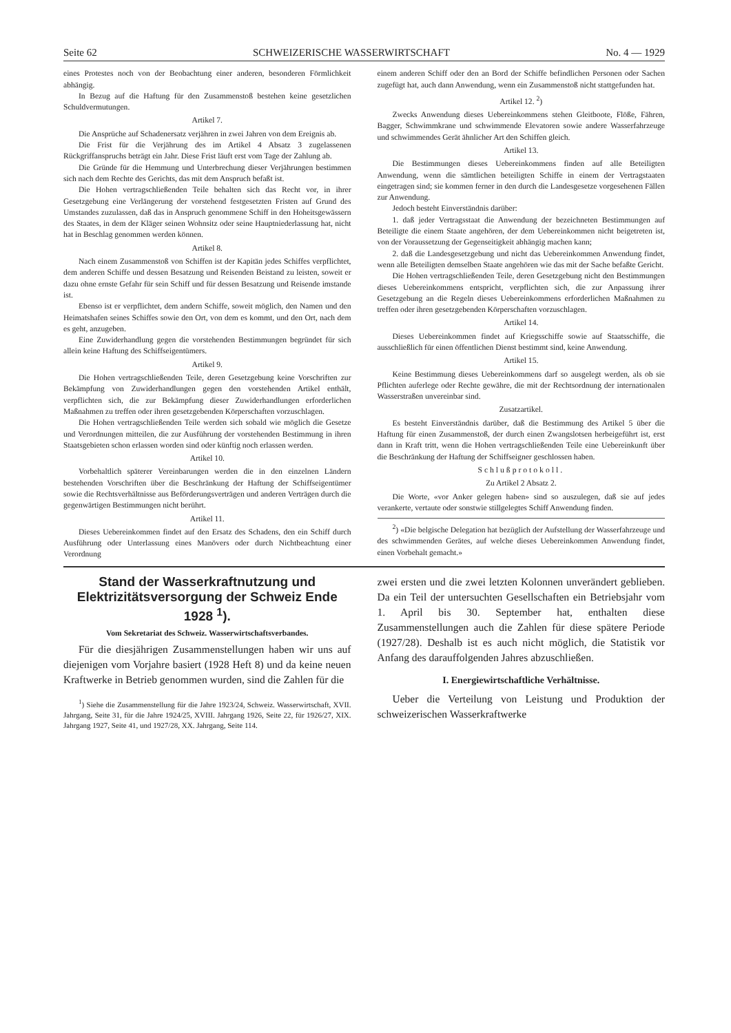Seite 62 SCHWEIZERISCHE WASSERWIRTSCHAFT No. 4 — 1929
eines Protestes noch von der Beobachtung einer anderen, besonderen Förmlichkeit abhängig.
In Bezug auf die Haftung für den Zusammenstoß bestehen keine gesetzlichen Schuldvermutungen.
Artikel 7.
Die Ansprüche auf Schadenersatz verjähren in zwei Jahren von dem Ereignis ab.
Die Frist für die Verjährung des im Artikel 4 Absatz 3 zugelassenen Rückgriffanspruchs beträgt ein Jahr. Diese Frist läuft erst vom Tage der Zahlung ab.
Die Gründe für die Hemmung und Unterbrechung dieser Verjährungen bestimmen sich nach dem Rechte des Gerichts, das mit dem Anspruch befaßt ist.
Die Hohen vertragschließenden Teile behalten sich das Recht vor, in ihrer Gesetzgebung eine Verlängerung der vorstehend festgesetzten Fristen auf Grund des Umstandes zuzulassen, daß das in Anspruch genommene Schiff in den Hoheitsgewässern des Staates, in dem der Kläger seinen Wohnsitz oder seine Hauptniederlassung hat, nicht hat in Beschlag genommen werden können.
Artikel 8.
Nach einem Zusammenstoß von Schiffen ist der Kapitän jedes Schiffes verpflichtet, dem anderen Schiffe und dessen Besatzung und Reisenden Beistand zu leisten, soweit er dazu ohne ernste Gefahr für sein Schiff und für dessen Besatzung und Reisende imstande ist.
Ebenso ist er verpflichtet, dem andern Schiffe, soweit möglich, den Namen und den Heimatshafen seines Schiffes sowie den Ort, von dem es kommt, und den Ort, nach dem es geht, anzugeben.
Eine Zuwiderhandlung gegen die vorstehenden Bestimmungen begründet für sich allein keine Haftung des Schiffseigentümers.
Artikel 9.
Die Hohen vertragschließenden Teile, deren Gesetzgebung keine Vorschriften zur Bekämpfung von Zuwiderhandlungen gegen den vorstehenden Artikel enthält, verpflichten sich, die zur Bekämpfung dieser Zuwiderhandlungen erforderlichen Maßnahmen zu treffen oder ihren gesetzgebenden Körperschaften vorzuschlagen.
Die Hohen vertragschließenden Teile werden sich sobald wie möglich die Gesetze und Verordnungen mitteilen, die zur Ausführung der vorstehenden Bestimmung in ihren Staatsgebieten schon erlassen worden sind oder künftig noch erlassen werden.
Artikel 10.
Vorbehaltlich späterer Vereinbarungen werden die in den einzelnen Ländern bestehenden Vorschriften über die Beschränkung der Haftung der Schiffseigentümer sowie die Rechtsverhältnisse aus Beförderungsverträgen und anderen Verträgen durch die gegenwärtigen Bestimmungen nicht berührt.
Artikel 11.
Dieses Uebereinkommen findet auf den Ersatz des Schadens, den ein Schiff durch Ausführung oder Unterlassung eines Manövers oder durch Nichtbeachtung einer Verordnung
einem anderen Schiff oder den an Bord der Schiffe befindlichen Personen oder Sachen zugefügt hat, auch dann Anwendung, wenn ein Zusammenstoß nicht stattgefunden hat.
Artikel 12. <sup>2</sup>)
Zwecks Anwendung dieses Uebereinkommens stehen Gleitboote, Flöße, Fähren, Bagger, Schwimmkrane und schwimmende Elevatoren sowie andere Wasserfahrzeuge und schwimmendes Gerät ähnlicher Art den Schiffen gleich.
Artikel 13.
Die Bestimmungen dieses Uebereinkommens finden auf alle Beteiligten Anwendung, wenn die sämtlichen beteiligten Schiffe in einem der Vertragstaaten eingetragen sind; sie kommen ferner in den durch die Landesgesetze vorgesehenen Fällen zur Anwendung.
Jedoch besteht Einverständnis darüber:
1. daß jeder Vertragsstaat die Anwendung der bezeichneten Bestimmungen auf Beteiligte die einem Staate angehören, der dem Uebereinkommen nicht beigetreten ist, von der Voraussetzung der Gegenseitigkeit abhängig machen kann;
2. daß die Landesgesetzgebung und nicht das Uebereinkommen Anwendung findet, wenn alle Beteiligten demselben Staate angehören wie das mit der Sache befaßte Gericht.
Die Hohen vertragschließenden Teile, deren Gesetzgebung nicht den Bestimmungen dieses Uebereinkommens entspricht, verpflichten sich, die zur Anpassung ihrer Gesetzgebung an die Regeln dieses Uebereinkommens erforderlichen Maßnahmen zu treffen oder ihren gesetzgebenden Körperschaften vorzuschlagen.
Artikel 14.
Dieses Uebereinkommen findet auf Kriegsschiffe sowie auf Staatsschiffe, die ausschließlich für einen öffentlichen Dienst bestimmt sind, keine Anwendung.
Artikel 15.
Keine Bestimmung dieses Uebereinkommens darf so ausgelegt werden, als ob sie Pflichten auferlege oder Rechte gewähre, die mit der Rechtsordnung der internationalen Wasserstraßen unvereinbar sind.
Zusatzartikel.
Es besteht Einverständnis darüber, daß die Bestimmung des Artikel 5 über die Haftung für einen Zusammenstoß, der durch einen Zwangslotsen herbeigeführt ist, erst dann in Kraft tritt, wenn die Hohen vertragschließenden Teile eine Uebereinkunft über die Beschränkung der Haftung der Schiffseigner geschlossen haben.
Schlußprotokoll.
Zu Artikel 2 Absatz 2.
Die Worte, «vor Anker gelegen haben» sind so auszulegen, daß sie auf jedes verankerte, vertaute oder sonstwie stillgelegtes Schiff Anwendung finden.
<sup>2</sup>) «Die belgische Delegation hat bezüglich der Aufstellung der Wasserfahrzeuge und des schwimmenden Gerätes, auf welche dieses Uebereinkommen Anwendung findet, einen Vorbehalt gemacht.»
Stand der Wasserkraftnutzung und Elektrizitätsversorgung der Schweiz Ende 1928 <sup>1</sup>).
Vom Sekretariat des Schweiz. Wasserwirtschaftsverbandes.
Für die diesjährigen Zusammenstellungen haben wir uns auf diejenigen vom Vorjahre basiert (1928 Heft 8) und da keine neuen Kraftwerke in Betrieb genommen wurden, sind die Zahlen für die
<sup>1</sup>) Siehe die Zusammenstellung für die Jahre 1923/24, Schweiz. Wasserwirtschaft, XVII. Jahrgang, Seite 31, für die Jahre 1924/25, XVIII. Jahrgang 1926, Seite 22, für 1926/27, XIX. Jahrgang 1927, Seite 41, und 1927/28, XX. Jahrgang, Seite 114.
zwei ersten und die zwei letzten Kolonnen unverändert geblieben. Da ein Teil der untersuchten Gesellschaften ein Betriebsjahr vom 1. April bis 30. September hat, enthalten diese Zusammenstellungen auch die Zahlen für diese spätere Periode (1927/28). Deshalb ist es auch nicht möglich, die Statistik vor Anfang des darauffolgenden Jahres abzuschließen.
I. Energiewirtschaftliche Verhältnisse.
Ueber die Verteilung von Leistung und Produktion der schweizerischen Wasserkraftwerke